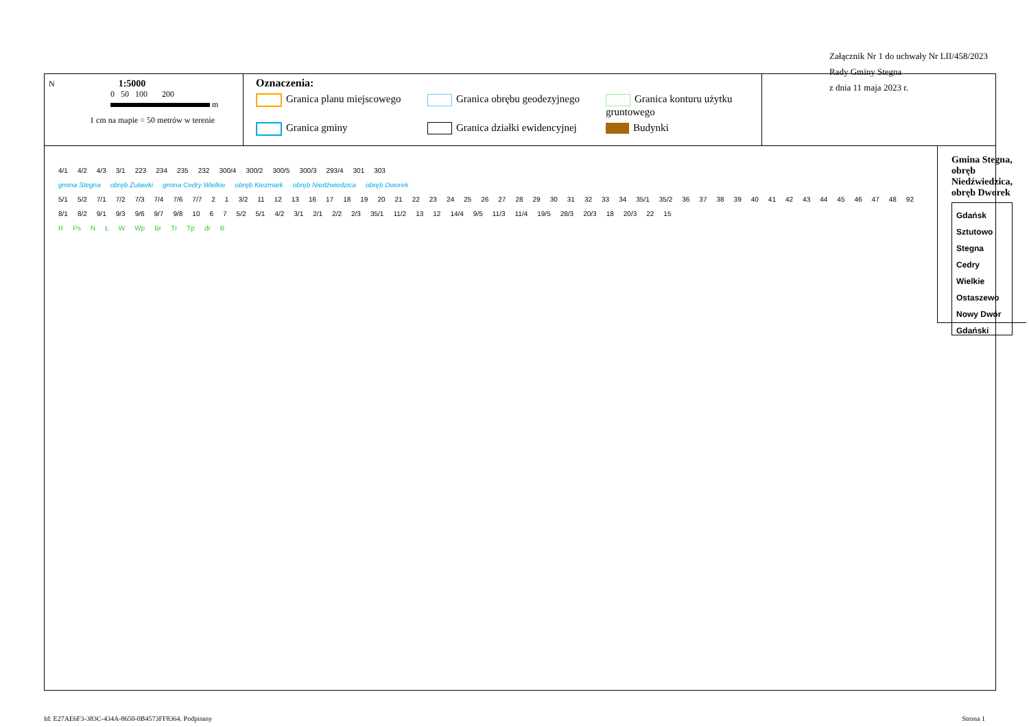Załącznik Nr 1 do uchwały Nr LII/458/2023
Rady Gminy Stegna
z dnia 11 maja 2023 r.
N 1:5000
0 50 100 200
m
1 cm na mapie = 50 metrów w terenie
Oznaczenia:
Granica planu miejscowego
Granica obrębu geodezyjnego
Granica konturu użytku gruntowego
Granica gminy
Granica działki ewidencyjnej
Budynki
4/1 4/2 4/3 3/1 223 234 235 232 300/4 300/2 300/5 300/3 293/4 301 303
gmina Stegna obręb Żuławki gmina Cedry Wielkie obręb Kiezmark obręb Niedźwiedzica obręb Dworek
5/1 5/2 7/1 7/2 7/3 7/4 7/6 7/7 2 1 3/2 11 12 13 16 17 18 19 20 21 22 23 24 25 26 27 28 29 30 31 32 33 34 35/1 35/2 36 37 38 39 40 41 42 43 44 45 46 47 48 92
8/1 8/2 9/1 9/3 9/6 9/7 9/8 10 6 7 5/2 5/1 4/2 3/1 2/1 2/2 2/3 35/1 11/2 13 12 14/4 9/5 11/3 11/4 19/5 28/3 20/3 18 20/3 22 15
R Ps N Ł W Wp Br Tr Tp dr B
Gmina Stegna,
obręb Niedźwiedzica, obręb Dworek
Gdańsk Sztutowo
Stegna
Cedry Wielkie
Ostaszewo Nowy Dwór Gdański
Id: E27AE6F3-383C-434A-8650-0B4573FF8364. Podpisany Strona 1